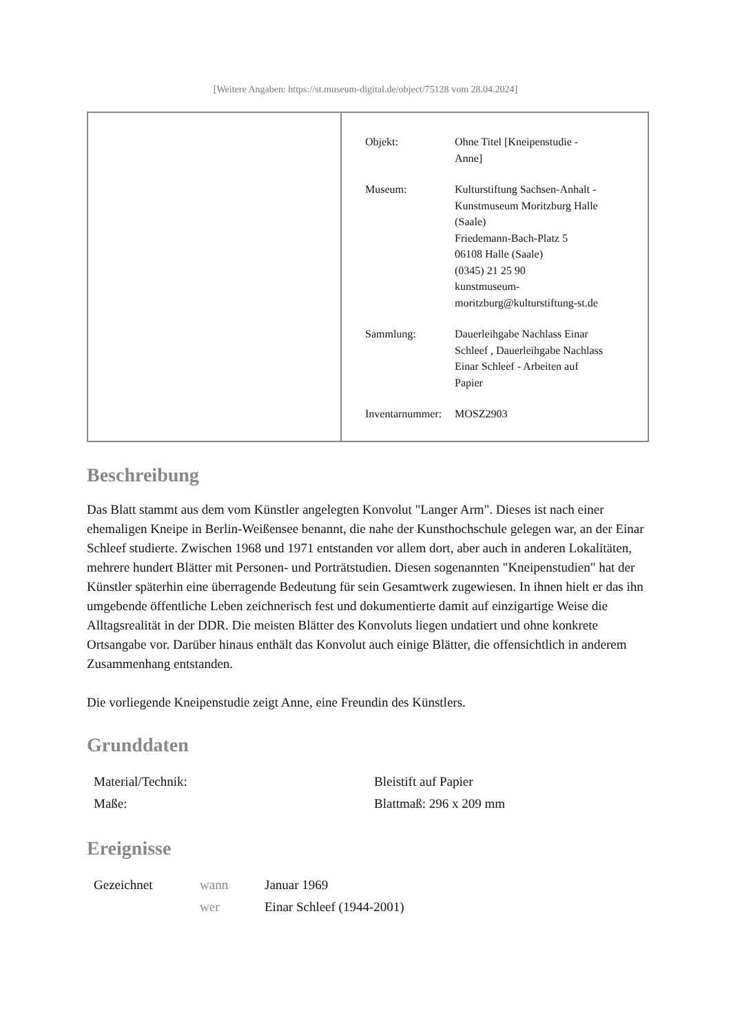[Weitere Angaben: https://st.museum-digital.de/object/75128 vom 28.04.2024]
| Objekt: | Ohne Titel [Kneipenstudie - Anne] |
| Museum: | Kulturstiftung Sachsen-Anhalt - Kunstmuseum Moritzburg Halle (Saale) Friedemann-Bach-Platz 5 06108 Halle (Saale) (0345) 21 25 90 kunstmuseum- moritzburg@kulturstiftung-st.de |
| Sammlung: | Dauerleihgabe Nachlass Einar Schleef , Dauerleihgabe Nachlass Einar Schleef - Arbeiten auf Papier |
| Inventarnummer: | MOSZ2903 |
Beschreibung
Das Blatt stammt aus dem vom Künstler angelegten Konvolut "Langer Arm". Dieses ist nach einer ehemaligen Kneipe in Berlin-Weißensee benannt, die nahe der Kunsthochschule gelegen war, an der Einar Schleef studierte. Zwischen 1968 und 1971 entstanden vor allem dort, aber auch in anderen Lokalitäten, mehrere hundert Blätter mit Personen- und Porträtstudien. Diesen sogenannten "Kneipenstudien" hat der Künstler späterhin eine überragende Bedeutung für sein Gesamtwerk zugewiesen. In ihnen hielt er das ihn umgebende öffentliche Leben zeichnerisch fest und dokumentierte damit auf einzigartige Weise die Alltagsrealität in der DDR. Die meisten Blätter des Konvoluts liegen undatiert und ohne konkrete Ortsangabe vor. Darüber hinaus enthält das Konvolut auch einige Blätter, die offensichtlich in anderem Zusammenhang entstanden.
Die vorliegende Kneipenstudie zeigt Anne, eine Freundin des Künstlers.
Grunddaten
| Material/Technik: | Bleistift auf Papier |
| Maße: | Blattmaß: 296 x 209 mm |
Ereignisse
| Gezeichnet | wann | Januar 1969 |
| | wer | Einar Schleef (1944-2001) |